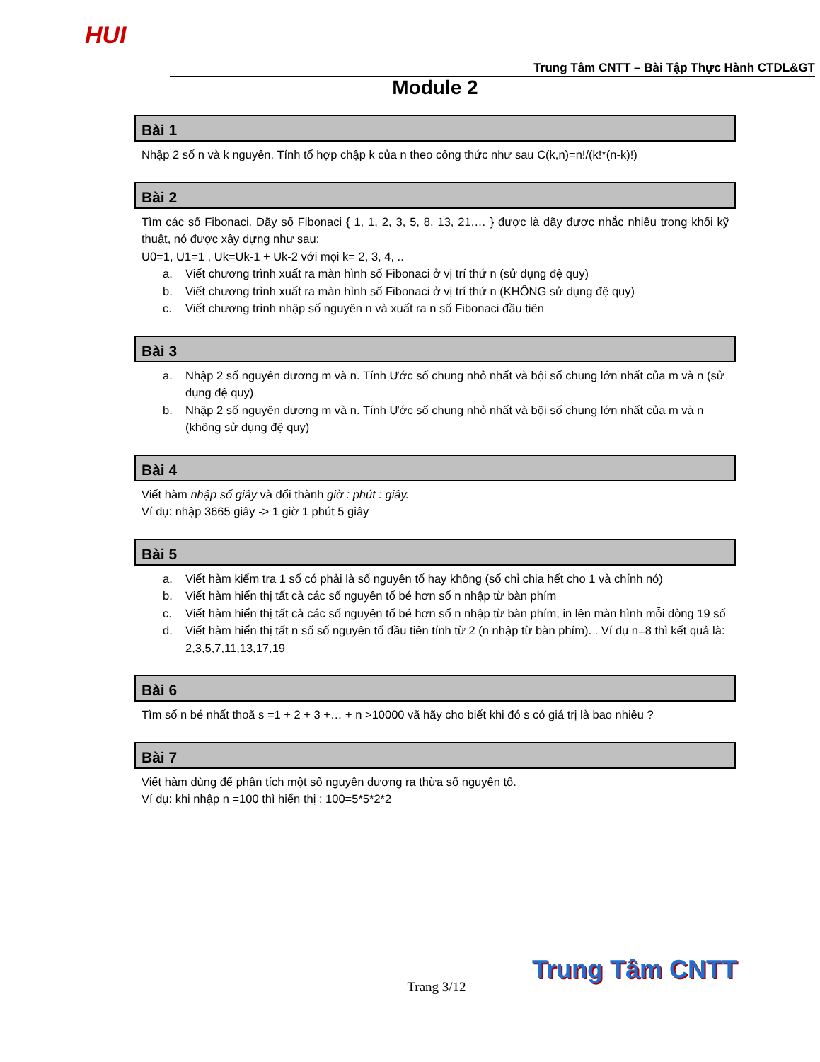HUI
Trung Tâm CNTT – Bài Tập Thực Hành CTDL&GT
Module 2
Bài 1
Nhập 2 số n và k nguyên. Tính tổ hợp chập k của n theo công thức như sau C(k,n)=n!/(k!*(n-k)!)
Bài 2
Tìm các số Fibonaci. Dãy số Fibonaci { 1, 1, 2, 3, 5, 8, 13, 21,… } được là dãy được nhắc nhiều trong khối kỹ thuật, nó được xây dựng như sau:
U0=1, U1=1 , Uk=Uk-1 + Uk-2 với mọi k= 2, 3, 4, ..
a. Viết chương trình xuất ra màn hình số Fibonaci ở vị trí thứ n (sử dụng đệ quy)
b. Viết chương trình xuất ra màn hình số Fibonaci ở vị trí thứ n (KHÔNG sử dụng đệ quy)
c. Viết chương trình nhập số nguyên n và xuất ra n số Fibonaci đầu tiên
Bài 3
a. Nhập 2 số nguyên dương m và n. Tính Ước số chung nhỏ nhất và bội số chung lớn nhất của m và n (sử dụng đệ quy)
b. Nhập 2 số nguyên dương m và n. Tính Ước số chung nhỏ nhất và bội số chung lớn nhất của m và n (không sử dụng đệ quy)
Bài 4
Viết hàm nhập số giây và đổi thành giờ : phút : giây.
Ví dụ: nhập 3665 giây -> 1 giờ 1 phút 5 giây
Bài 5
a. Viết hàm kiểm tra 1 số có phải là số nguyên tố hay không (số chỉ chia hết cho 1 và chính nó)
b. Viết hàm hiển thị tất cả các số nguyên tố bé hơn số n nhập từ bàn phím
c. Viết hàm hiển thị tất cả các số nguyên tố bé hơn số n nhập từ bàn phím, in lên màn hình mỗi dòng 19 số
d. Viết hàm hiển thị tất n số số nguyên tố đầu tiên tính từ 2 (n nhập từ bàn phím). . Ví dụ n=8 thì kết quả là: 2,3,5,7,11,13,17,19
Bài 6
Tìm số n bé nhất thoã s =1 + 2 + 3 +… + n >10000 vã hãy cho biết khi đó s có giá trị là bao nhiêu ?
Bài 7
Viết hàm dùng để phân tích một số nguyên dương ra thừa số nguyên tố.
Ví dụ: khi nhập n =100 thì hiển thị : 100=5*5*2*2
Trang 3/12 Trung Tâm CNTT